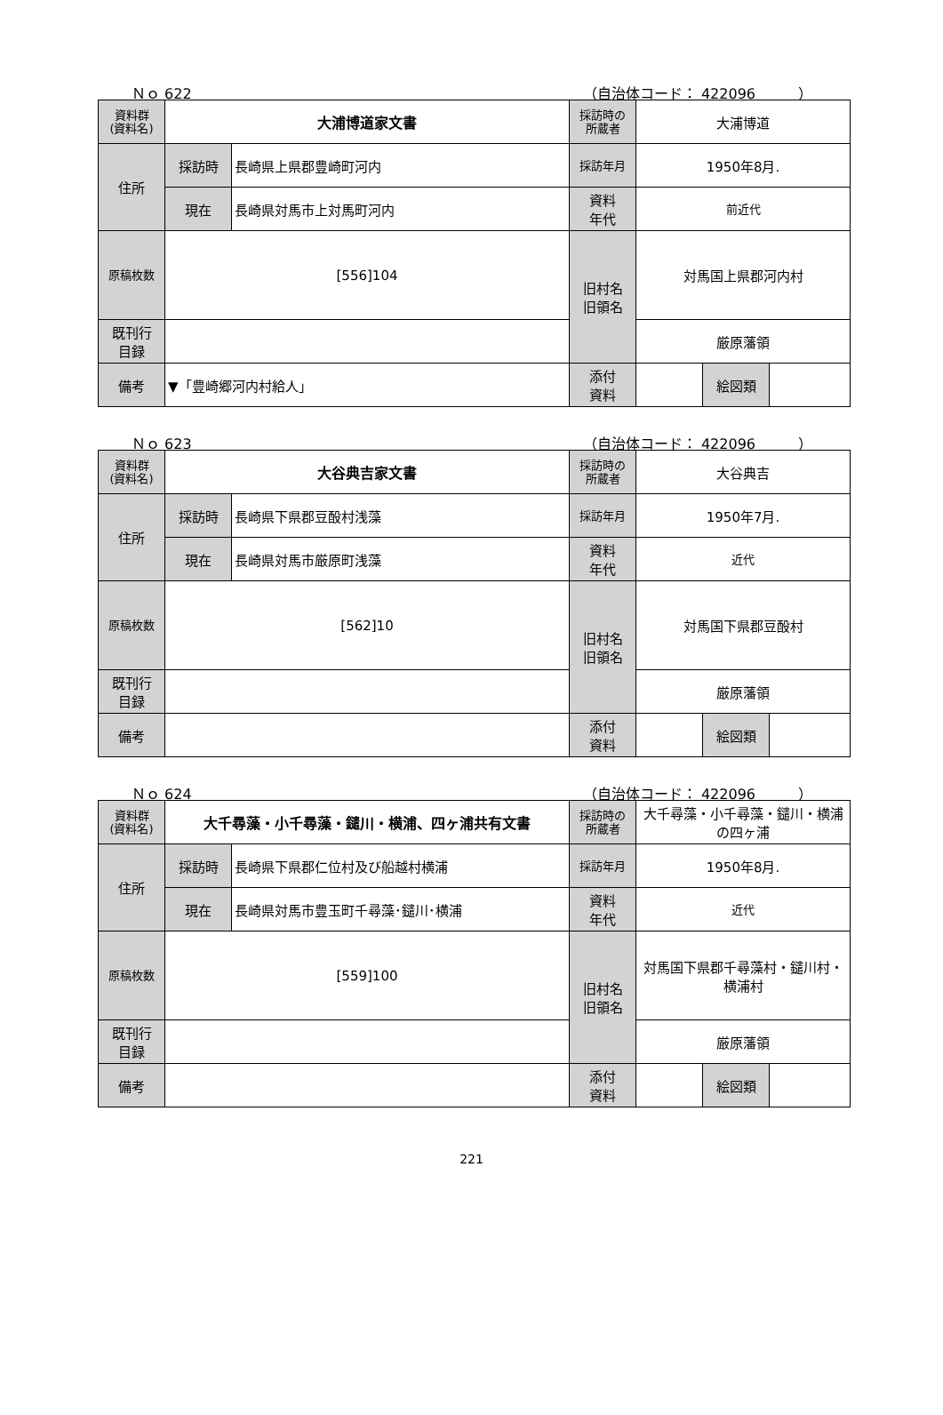Ｎｏ 622 （自治体コード： 422096　　　）
| 資料群 (資料名) | 大浦博道家文書 | | 採訪時の 所蔵者 | 大浦博道 | | |
| 住所 | 採訪時 | 長崎県上県郡豊崎町河内 | 採訪年月 | 1950年8月. | | |
| | 現在 | 長崎県対馬市上対馬町河内 | 資料 年代 | 前近代 | | |
| 原稿枚数 | [556]104 | | 旧村名 旧領名 | 対馬国上県郡河内村 | | |
| 既刊行 目録 | | | | 厳原藩領 | | |
| 備考 | ▼「豊崎郷河内村給人」 | | | | | |
| | | | 添付 資料 | | 絵図類 | |
Ｎｏ 623 （自治体コード： 422096　　　）
| 資料群 (資料名) | 大谷典吉家文書 | | 採訪時の 所蔵者 | 大谷典吉 | | |
| 住所 | 採訪時 | 長崎県下県郡豆酘村浅藻 | 採訪年月 | 1950年7月. | | |
| | 現在 | 長崎県対馬市厳原町浅藻 | 資料 年代 | 近代 | | |
| 原稿枚数 | [562]10 | | 旧村名 旧領名 | 対馬国下県郡豆酘村 | | |
| 既刊行 目録 | | | | 厳原藩領 | | |
| 備考 | | | | | | |
| | | | 添付 資料 | | 絵図類 | |
Ｎｏ 624 （自治体コード： 422096　　　）
| 資料群 (資料名) | 大千尋藻・小千尋藻・鑓川・横浦、四ヶ浦共有文書 | | 採訪時の 所蔵者 | 大千尋藻・小千尋藻・鑓川・横浦の四ヶ浦 | | |
| 住所 | 採訪時 | 長崎県下県郡仁位村及び船越村横浦 | 採訪年月 | 1950年8月. | | |
| | 現在 | 長崎県対馬市豊玉町千尋藻･鑓川･横浦 | 資料 年代 | 近代 | | |
| 原稿枚数 | [559]100 | | 旧村名 旧領名 | 対馬国下県郡千尋藻村・鑓川村・横浦村 | | |
| 既刊行 目録 | | | | 厳原藩領 | | |
| 備考 | | | | | | |
| | | | 添付 資料 | | 絵図類 | |
221